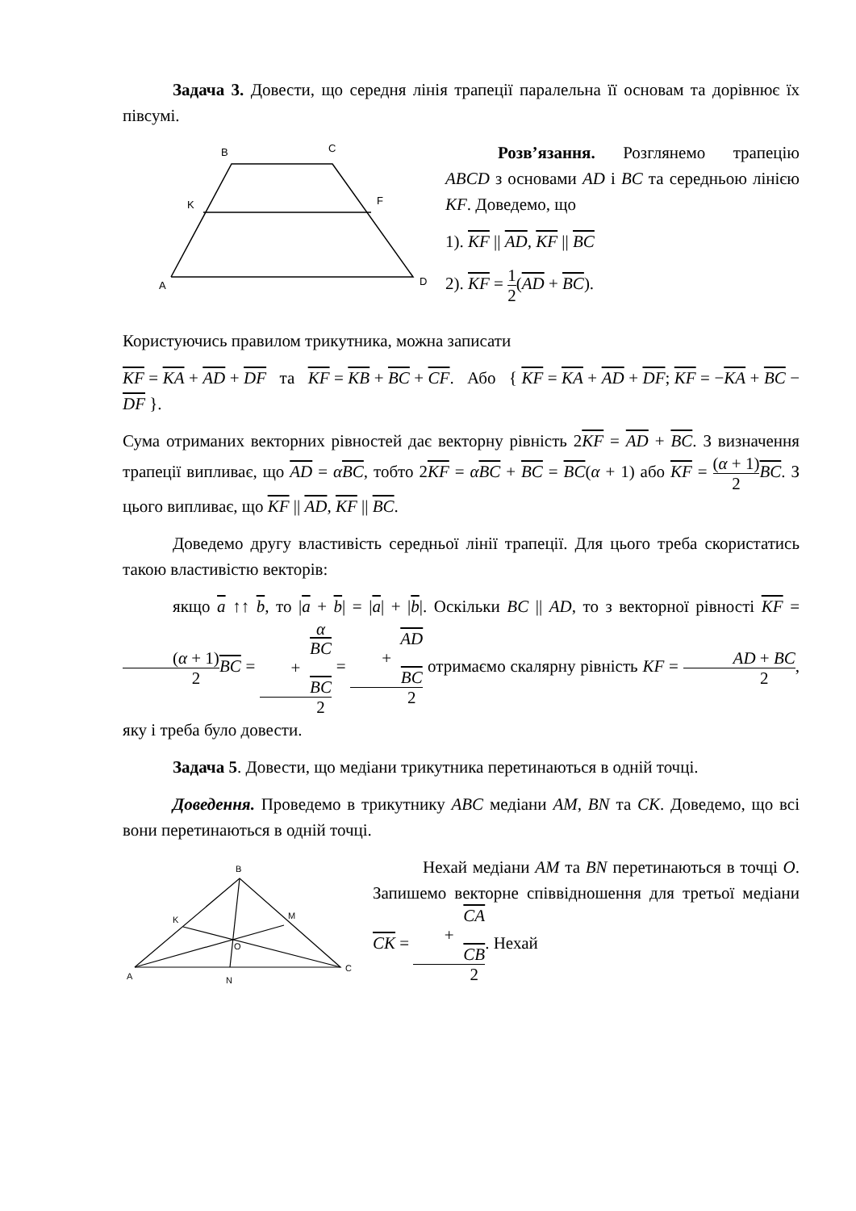Задача 3. Довести, що середня лінія трапеції паралельна її основам та дорівнює їх півсумі.
B
C
K
F
A
D
Розв’язання. Розглянемо трапецію ABCD з основами AD і BC та середньою лінією KF. Доведемо, що
1). KF || AD, KF || BC
2). KF = 1 2(AD + BC).
Користуючись правилом трикутника, можна записати
KF = KA + AD + DF та KF = KB + BC + CF. Або { KF = KA + AD + DF; KF = −KA + BC − DF }.
Сума отриманих векторних рівностей дає векторну рівність 2KF = AD + BC. З визначення трапеції випливає, що AD = αBC, тобто 2KF = αBC + BC = BC(α + 1) або KF = (α + 1) 2 BC. З цього випливає, що KF || AD, KF || BC.
Доведемо другу властивість середньої лінії трапеції. Для цього треба скористатись такою властивістю векторів:
якщо a ↑↑ b, то |a + b| = |a| + |b|. Оскільки BC || AD, то з векторної рівності KF = (α + 1) 2 BC = α
BC
+
BC 2 = AD
+
BC 2 отримаємо скалярну рівність KF = AD + BC 2, яку і треба було довести.
Задача 5. Довести, що медіани трикутника перетинаються в одній точці.
Доведення. Проведемо в трикутнику ABC медіани AM, BN та CK. Доведемо, що всі вони перетинаються в одній точці.
B
K
M
O
A
N
C
Нехай медіани AM та BN перетинаються в точці O. Запишемо векторне співвідношення для третьої медіани CK = CA
+
CB 2. Нехай